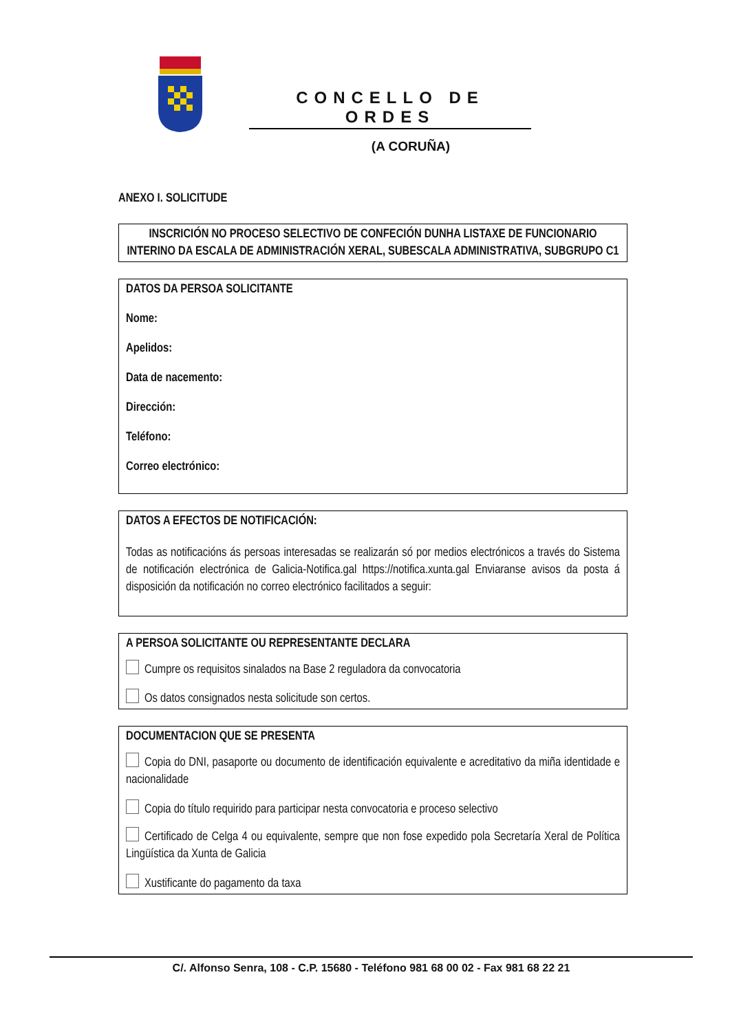CONCELLO DE ORDES
(A CORUÑA)
ANEXO I. SOLICITUDE
INSCRICIÓN NO PROCESO SELECTIVO DE CONFECIÓN DUNHA LISTAXE DE FUNCIONARIO INTERINO DA ESCALA DE ADMINISTRACIÓN XERAL, SUBESCALA ADMINISTRATIVA, SUBGRUPO C1
DATOS DA PERSOA SOLICITANTE
Nome:
Apelidos:
Data de nacemento:
Dirección:
Teléfono:
Correo electrónico:
DATOS A EFECTOS DE NOTIFICACIÓN:
Todas as notificacións ás persoas interesadas se realizarán só por medios electrónicos a través do Sistema de notificación electrónica de Galicia-Notifica.gal https://notifica.xunta.gal Enviaranse avisos da posta á disposición da notificación no correo electrónico facilitados a seguir:
A PERSOA SOLICITANTE OU REPRESENTANTE DECLARA
Cumpre os requisitos sinalados na Base 2 reguladora da convocatoria
Os datos consignados nesta solicitude son certos.
DOCUMENTACION QUE SE PRESENTA
Copia do DNI, pasaporte ou documento de identificación equivalente e acreditativo da miña identidade e nacionalidade
Copia do título requirido para participar nesta convocatoria e proceso selectivo
Certificado de Celga 4 ou equivalente, sempre que non fose expedido pola Secretaría Xeral de Política Lingüística da Xunta de Galicia
Xustificante do pagamento da taxa
C/. Alfonso Senra, 108 - C.P. 15680 - Teléfono 981 68 00 02 - Fax 981 68 22 21